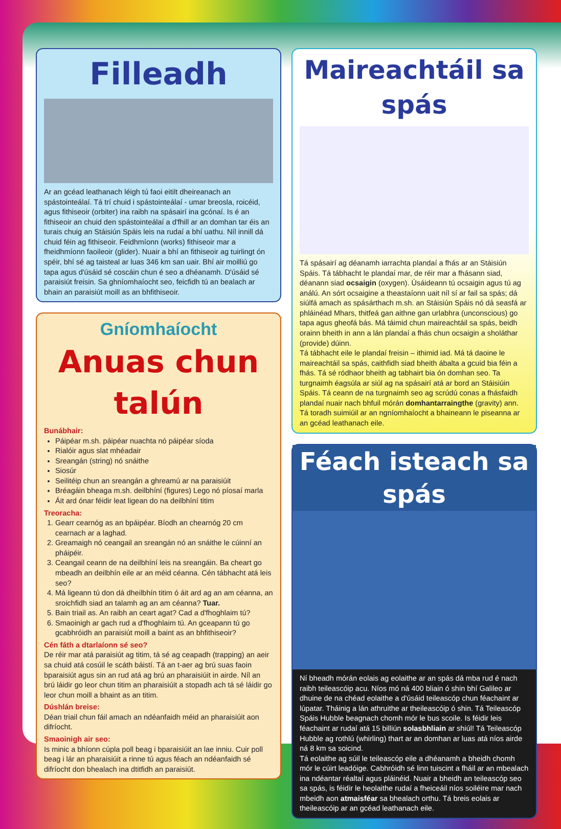Filleadh
Ar an gcéad leathanach léigh tú faoi eitilt dheireanach an spástointeálaí. Tá trí chuid i spástointeálaí - umar breosla, roicéid, agus fithiseoir (orbiter) ina raibh na spásairí ina gcónaí. Is é an fithiseoir an chuid den spástointeálaí a d'fhill ar an domhan tar éis an turais chuig an Stáisiún Spáis leis na rudaí a bhí uathu. Níl innill dá chuid féin ag fithiseoir. Feidhmíonn (works) fithiseoir mar a fheidhmíonn faoileoir (glider). Nuair a bhí an fithiseoir ag tuirlingt ón spéir, bhí sé ag taisteal ar luas 346 km san uair. Bhí air moilliú go tapa agus d'úsáid sé coscáin chun é seo a dhéanamh. D'úsáid sé paraisiút freisin. Sa ghníomhaíocht seo, feicfidh tú an bealach ar bhain an paraisiút moill as an bhfithiseoir.
Gníomhaíocht
Anuas chun talún
Bunábhair:
Páipéar m.sh. páipéar nuachta nó páipéar síoda
Rialóir agus slat mhéadair
Sreangán (string) nó snáithe
Siosúr
Seilitéip chun an sreangán a ghreamú ar na paraisiúit
Bréagáin bheaga m.sh. deilbhíní (figures) Lego nó píosaí marla
Áit ard ónar féidir leat ligean do na deilbhíní titim
Treoracha:
1. Gearr cearnóg as an bpáipéar. Bíodh an chearnóg 20 cm cearnach ar a laghad.
2. Greamaigh nó ceangail an sreangán nó an snáithe le cúinní an pháipéir.
3. Ceangail ceann de na deilbhíní leis na sreangáin. Ba cheart go mbeadh an deilbhín eile ar an méid céanna. Cén tábhacht atá leis seo?
4. Má ligeann tú don dá dheilbhín titim ó áit ard ag an am céanna, an sroichfidh siad an talamh ag an am céanna? Tuar.
5. Bain triail as. An raibh an ceart agat? Cad a d'fhoghlaim tú?
6. Smaoinigh ar gach rud a d'fhoghlaim tú. An gceapann tú go gcabhróidh an paraisiút moill a baint as an bhfithiseoir?
Cén fáth a dtarlaíonn sé seo?
De réir mar atá paraisiút ag titim, tá sé ag ceapadh (trapping) an aeir sa chuid atá cosúil le scáth báistí. Tá an t-aer ag brú suas faoin bparaisiút agus sin an rud atá ag brú an pharaisiúit in airde. Níl an brú láidir go leor chun titim an pharaisiúit a stopadh ach tá sé láidir go leor chun moill a bhaint as an titim.
Dúshlán breise:
Déan triail chun fáil amach an ndéanfaidh méid an pharaisiúit aon difríocht.
Smaoinigh air seo:
Is minic a bhíonn cúpla poll beag i bparaisiúit an lae inniu. Cuir poll beag i lár an pharaisiúit a rinne tú agus féach an ndéanfaidh sé difríocht don bhealach ina dtitfidh an paraisiút.
Maireachtáil sa spás
Tá spásairí ag déanamh iarrachta plandaí a fhás ar an Stáisiún Spáis. Tá tábhacht le plandaí mar, de réir mar a fhásann siad, déanann siad ocsaigin (oxygen). Úsáideann tú ocsaigin agus tú ag análú. An sórt ocsaigine a theastaíonn uait níl sí ar fail sa spás; dá siúlfá amach as spásárthach m.sh. an Stáisiún Spáis nó dá seasfá ar phláinéad Mhars, thitfeá gan aithne gan urlabhra (unconscious) go tapa agus gheofá bás. Má táimid chun maireachtáil sa spás, beidh orainn bheith in ann a lán plandaí a fhás chun ocsaigin a sholáthar (provide) dúinn.
Tá tábhacht eile le plandaí freisin – ithimid iad. Má tá daoine le maireachtáil sa spás, caithfidh siad bheith ábalta a gcuid bia féin a fhás. Tá sé ródhaor bheith ag tabhairt bia ón domhan seo. Ta turgnaimh éagsúla ar siúl ag na spásairí atá ar bord an Stáisiúin Spáis. Tá ceann de na turgnaimh seo ag scrúdú conas a fhásfaidh plandaí nuair nach bhfuil mórán domhantarraingthe (gravity) ann. Tá toradh suimiúil ar an ngníomhaíocht a bhaineann le piseanna ar an gcéad leathanach eile.
Féach isteach sa spás
Ní bheadh mórán eolais ag eolaithe ar an spás dá mba rud é nach raibh teileascóip acu. Níos mó ná 400 bliain ó shin bhí Galileo ar dhuine de na chéad eolaithe a d'úsáid teileascóp chun féachaint ar lúpatar. Tháinig a lán athruithe ar theileascóip ó shin. Tá Teileascóp Spáis Hubble beagnach chomh mór le bus scoile. Is féidir leis féachaint ar rudaí atá 15 billiún solasbhliain ar shiúl! Tá Teileascóp Hubble ag rothlú (whirling) thart ar an domhan ar luas atá níos airde ná 8 km sa soicind.
Tá eolaithe ag súil le teileascóp eile a dhéanamh a bheidh chomh mór le cúirt leadóige. Cabhróidh sé linn tuiscint a fháil ar an mbealach ina ndéantar réaltaí agus pláinéid. Nuair a bheidh an teileascóp seo sa spás, is féidir le heolaithe rudaí a fheiceáil níos soiléire mar nach mbeidh aon atmaisféar sa bhealach orthu. Tá breis eolais ar theileascóip ar an gcéad leathanach eile.